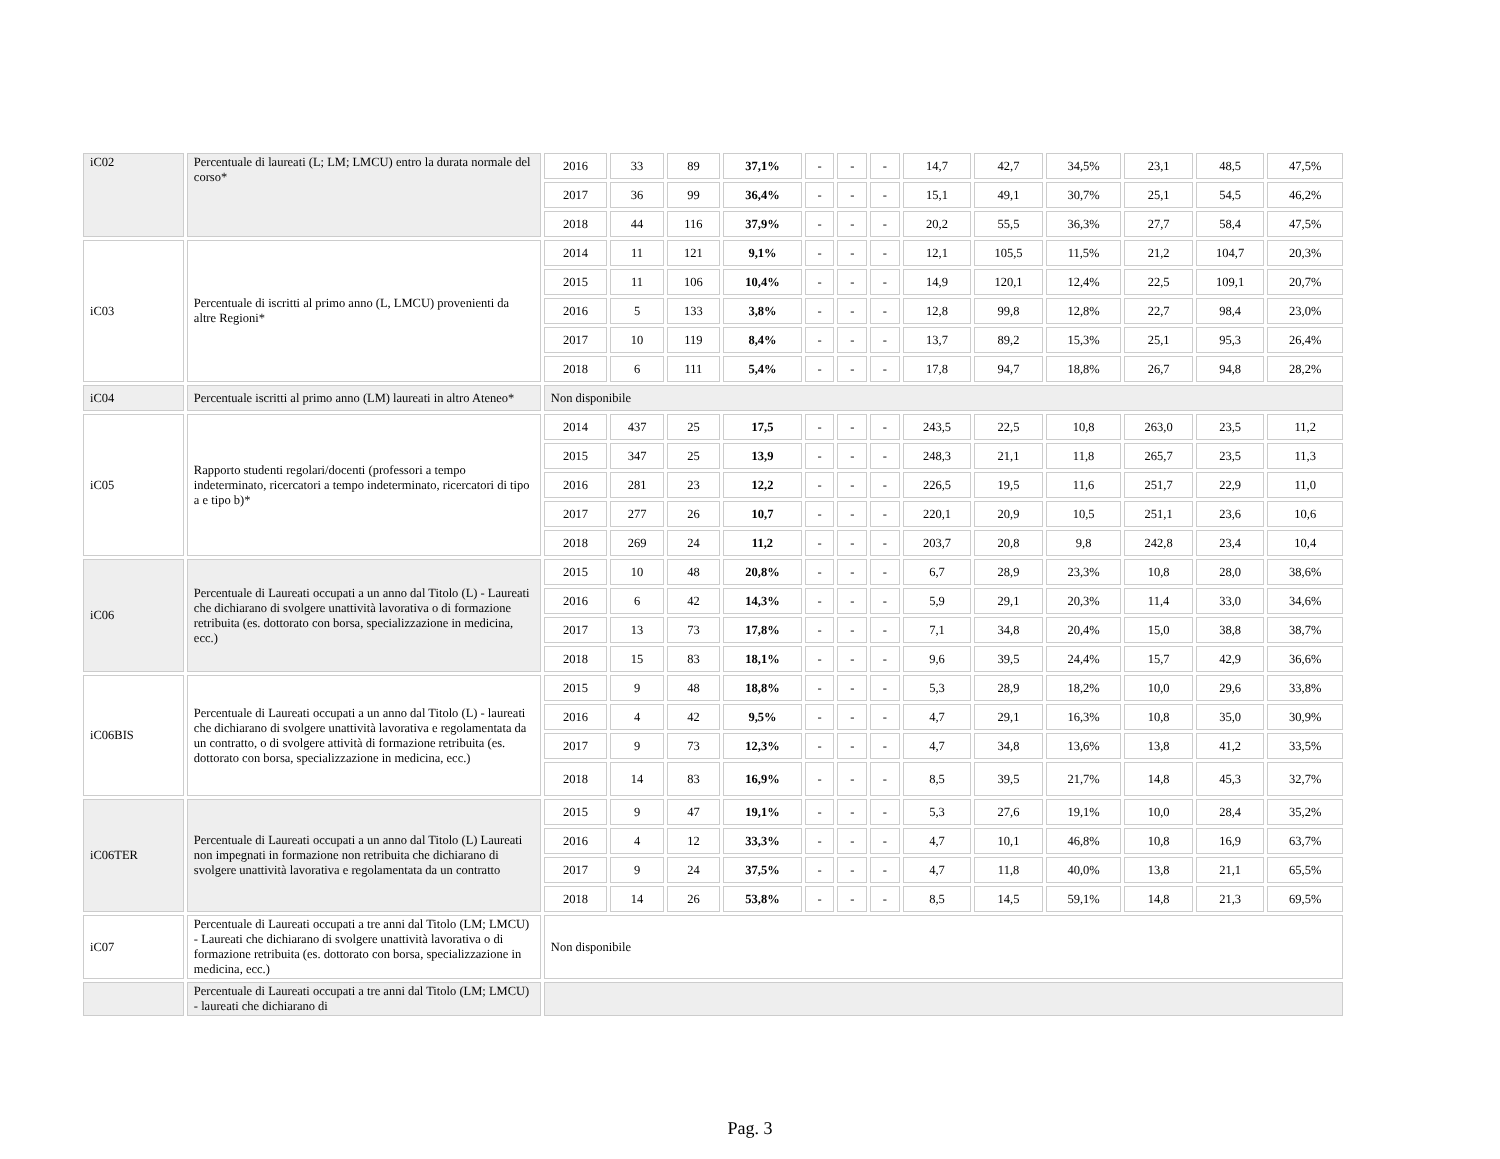| iC02 | Percentuale di laureati (L; LM; LMCU) entro la durata normale del corso* | 2016 | 33 | 89 | 37,1% | - | - | - | 14,7 | 42,7 | 34,5% | 23,1 | 48,5 | 47,5% |
| | | 2017 | 36 | 99 | 36,4% | - | - | - | 15,1 | 49,1 | 30,7% | 25,1 | 54,5 | 46,2% |
| | | 2018 | 44 | 116 | 37,9% | - | - | - | 20,2 | 55,5 | 36,3% | 27,7 | 58,4 | 47,5% |
| iC03 | Percentuale di iscritti al primo anno (L, LMCU) provenienti da altre Regioni* | 2014 | 11 | 121 | 9,1% | - | - | - | 12,1 | 105,5 | 11,5% | 21,2 | 104,7 | 20,3% |
| | | 2015 | 11 | 106 | 10,4% | - | - | - | 14,9 | 120,1 | 12,4% | 22,5 | 109,1 | 20,7% |
| | | 2016 | 5 | 133 | 3,8% | - | - | - | 12,8 | 99,8 | 12,8% | 22,7 | 98,4 | 23,0% |
| | | 2017 | 10 | 119 | 8,4% | - | - | - | 13,7 | 89,2 | 15,3% | 25,1 | 95,3 | 26,4% |
| | | 2018 | 6 | 111 | 5,4% | - | - | - | 17,8 | 94,7 | 18,8% | 26,7 | 94,8 | 28,2% |
| iC04 | Percentuale iscritti al primo anno (LM) laureati in altro Ateneo* | Non disponibile | | | | | | | | | | | | |
| iC05 | Rapporto studenti regolari/docenti (professori a tempo indeterminato, ricercatori a tempo indeterminato, ricercatori di tipo a e tipo b)* | 2014 | 437 | 25 | 17,5 | - | - | - | 243,5 | 22,5 | 10,8 | 263,0 | 23,5 | 11,2 |
| | | 2015 | 347 | 25 | 13,9 | - | - | - | 248,3 | 21,1 | 11,8 | 265,7 | 23,5 | 11,3 |
| | | 2016 | 281 | 23 | 12,2 | - | - | - | 226,5 | 19,5 | 11,6 | 251,7 | 22,9 | 11,0 |
| | | 2017 | 277 | 26 | 10,7 | - | - | - | 220,1 | 20,9 | 10,5 | 251,1 | 23,6 | 10,6 |
| | | 2018 | 269 | 24 | 11,2 | - | - | - | 203,7 | 20,8 | 9,8 | 242,8 | 23,4 | 10,4 |
| iC06 | Percentuale di Laureati occupati a un anno dal Titolo (L) - Laureati che dichiarano di svolgere unattività lavorativa o di formazione retribuita (es. dottorato con borsa, specializzazione in medicina, ecc.) | 2015 | 10 | 48 | 20,8% | - | - | - | 6,7 | 28,9 | 23,3% | 10,8 | 28,0 | 38,6% |
| | | 2016 | 6 | 42 | 14,3% | - | - | - | 5,9 | 29,1 | 20,3% | 11,4 | 33,0 | 34,6% |
| | | 2017 | 13 | 73 | 17,8% | - | - | - | 7,1 | 34,8 | 20,4% | 15,0 | 38,8 | 38,7% |
| | | 2018 | 15 | 83 | 18,1% | - | - | - | 9,6 | 39,5 | 24,4% | 15,7 | 42,9 | 36,6% |
| iC06BIS | Percentuale di Laureati occupati a un anno dal Titolo (L) - laureati che dichiarano di svolgere unattività lavorativa e regolamentata da un contratto, o di svolgere attività di formazione retribuita (es. dottorato con borsa, specializzazione in medicina, ecc.) | 2015 | 9 | 48 | 18,8% | - | - | - | 5,3 | 28,9 | 18,2% | 10,0 | 29,6 | 33,8% |
| | | 2016 | 4 | 42 | 9,5% | - | - | - | 4,7 | 29,1 | 16,3% | 10,8 | 35,0 | 30,9% |
| | | 2017 | 9 | 73 | 12,3% | - | - | - | 4,7 | 34,8 | 13,6% | 13,8 | 41,2 | 33,5% |
| | | 2018 | 14 | 83 | 16,9% | - | - | - | 8,5 | 39,5 | 21,7% | 14,8 | 45,3 | 32,7% |
| iC06TER | Percentuale di Laureati occupati a un anno dal Titolo (L) Laureati non impegnati in formazione non retribuita che dichiarano di svolgere unattività lavorativa e regolamentata da un contratto | 2015 | 9 | 47 | 19,1% | - | - | - | 5,3 | 27,6 | 19,1% | 10,0 | 28,4 | 35,2% |
| | | 2016 | 4 | 12 | 33,3% | - | - | - | 4,7 | 10,1 | 46,8% | 10,8 | 16,9 | 63,7% |
| | | 2017 | 9 | 24 | 37,5% | - | - | - | 4,7 | 11,8 | 40,0% | 13,8 | 21,1 | 65,5% |
| | | 2018 | 14 | 26 | 53,8% | - | - | - | 8,5 | 14,5 | 59,1% | 14,8 | 21,3 | 69,5% |
| iC07 | Percentuale di Laureati occupati a tre anni dal Titolo (LM; LMCU) - Laureati che dichiarano di svolgere unattività lavorativa o di formazione retribuita (es. dottorato con borsa, specializzazione in medicina, ecc.) | Non disponibile | | | | | | | | | | | | |
| | Percentuale di Laureati occupati a tre anni dal Titolo (LM; LMCU) - laureati che dichiarano di | | | | | | | | | | | | | |
Pag. 3